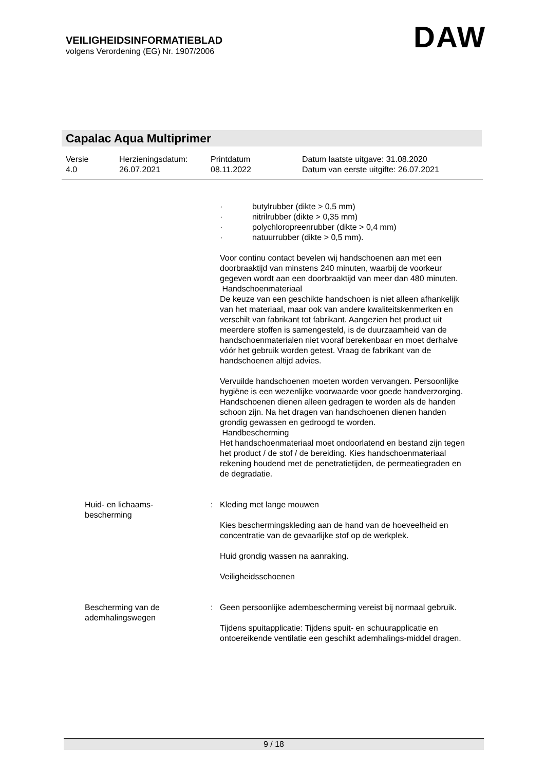VEILIGHEIDSINFORMATIEBLAD
volgens Verordening (EG) Nr. 1907/2006
DAW
Capalac Aqua Multiprimer
Versie
4.0
Herzieningsdatum:
26.07.2021
Printdatum
08.11.2022
Datum laatste uitgave: 31.08.2020
Datum van eerste uitgifte: 26.07.2021
· butylrubber (dikte > 0,5 mm)
· nitrilrubber (dikte > 0,35 mm)
· polychloropreenrubber (dikte > 0,4 mm)
· natuurrubber (dikte > 0,5 mm).
Voor continu contact bevelen wij handschoenen aan met een doorbraaktijd van minstens 240 minuten, waarbij de voorkeur gegeven wordt aan een doorbraaktijd van meer dan 480 minuten.
Handschoenmateriaal
De keuze van een geschikte handschoen is niet alleen afhankelijk van het materiaal, maar ook van andere kwaliteitskenmerken en verschilt van fabrikant tot fabrikant. Aangezien het product uit meerdere stoffen is samengesteld, is de duurzaamheid van de handschoenmaterialen niet vooraf berekenbaar en moet derhalve vóór het gebruik worden getest. Vraag de fabrikant van de handschoenen altijd advies.
Vervuilde handschoenen moeten worden vervangen. Persoonlijke hygiëne is een wezenlijke voorwaarde voor goede handverzorging. Handschoenen dienen alleen gedragen te worden als de handen schoon zijn. Na het dragen van handschoenen dienen handen grondig gewassen en gedroogd te worden.
Handbescherming
Het handschoenmateriaal moet ondoorlatend en bestand zijn tegen het product / de stof / de bereiding. Kies handschoenmateriaal rekening houdend met de penetratietijden, de permeatiegraden en de degradatie.
Huid- en lichaams-
bescherming
: Kleding met lange mouwen
Kies beschermingskleding aan de hand van de hoeveelheid en concentratie van de gevaarlijke stof op de werkplek.
Huid grondig wassen na aanraking.
Veiligheidsschoenen
Bescherming van de
ademhalingswegen
: Geen persoonlijke adembescherming vereist bij normaal gebruik.
Tijdens spuitapplicatie: Tijdens spuit- en schuurapplicatie en ontoereikende ventilatie een geschikt ademhalings-middel dragen.
9 / 18